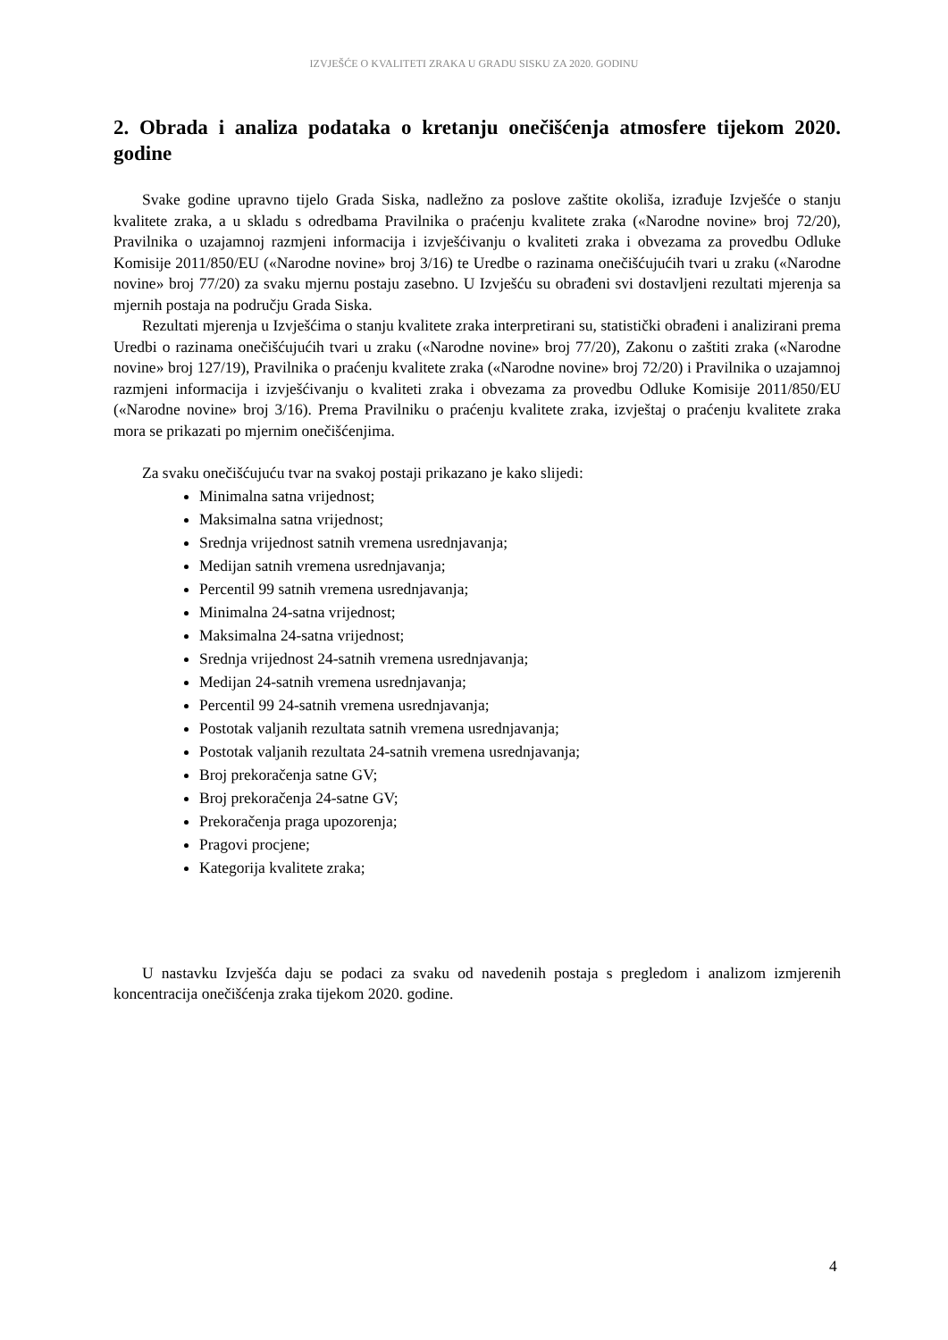IZVJEŠĆE O KVALITETI ZRAKA U GRADU SISKU ZA 2020. GODINU
2. Obrada i analiza podataka o kretanju onečišćenja atmosfere tijekom 2020. godine
Svake godine upravno tijelo Grada Siska, nadležno za poslove zaštite okoliša, izrađuje Izvješće o stanju kvalitete zraka, a u skladu s odredbama Pravilnika o praćenju kvalitete zraka («Narodne novine» broj 72/20), Pravilnika o uzajamnoj razmjeni informacija i izvješćivanju o kvaliteti zraka i obvezama za provedbu Odluke Komisije 2011/850/EU («Narodne novine» broj 3/16) te Uredbe o razinama onečišćujućih tvari u zraku («Narodne novine» broj 77/20) za svaku mjernu postaju zasebno. U Izvješću su obrađeni svi dostavljeni rezultati mjerenja sa mjernih postaja na području Grada Siska.
Rezultati mjerenja u Izvješćima o stanju kvalitete zraka interpretirani su, statistički obrađeni i analizirani prema Uredbi o razinama onečišćujućih tvari u zraku («Narodne novine» broj 77/20), Zakonu o zaštiti zraka («Narodne novine» broj 127/19), Pravilnika o praćenju kvalitete zraka («Narodne novine» broj 72/20) i Pravilnika o uzajamnoj razmjeni informacija i izvješćivanju o kvaliteti zraka i obvezama za provedbu Odluke Komisije 2011/850/EU («Narodne novine» broj 3/16). Prema Pravilniku o praćenju kvalitete zraka, izvještaj o praćenju kvalitete zraka mora se prikazati po mjernim onečišćenjima.
Za svaku onečišćujuću tvar na svakoj postaji prikazano je kako slijedi:
Minimalna satna vrijednost;
Maksimalna satna vrijednost;
Srednja vrijednost satnih vremena usrednjavanja;
Medijan satnih vremena usrednjavanja;
Percentil 99 satnih vremena usrednjavanja;
Minimalna 24-satna vrijednost;
Maksimalna 24-satna vrijednost;
Srednja vrijednost 24-satnih vremena usrednjavanja;
Medijan 24-satnih vremena usrednjavanja;
Percentil 99 24-satnih vremena usrednjavanja;
Postotak valjanih rezultata satnih vremena usrednjavanja;
Postotak valjanih rezultata 24-satnih vremena usrednjavanja;
Broj prekoračenja satne GV;
Broj prekoračenja 24-satne GV;
Prekoračenja praga upozorenja;
Pragovi procjene;
Kategorija kvalitete zraka;
U nastavku Izvješća daju se podaci za svaku od navedenih postaja s pregledom i analizom izmjerenih koncentracija onečišćenja zraka tijekom 2020. godine.
4